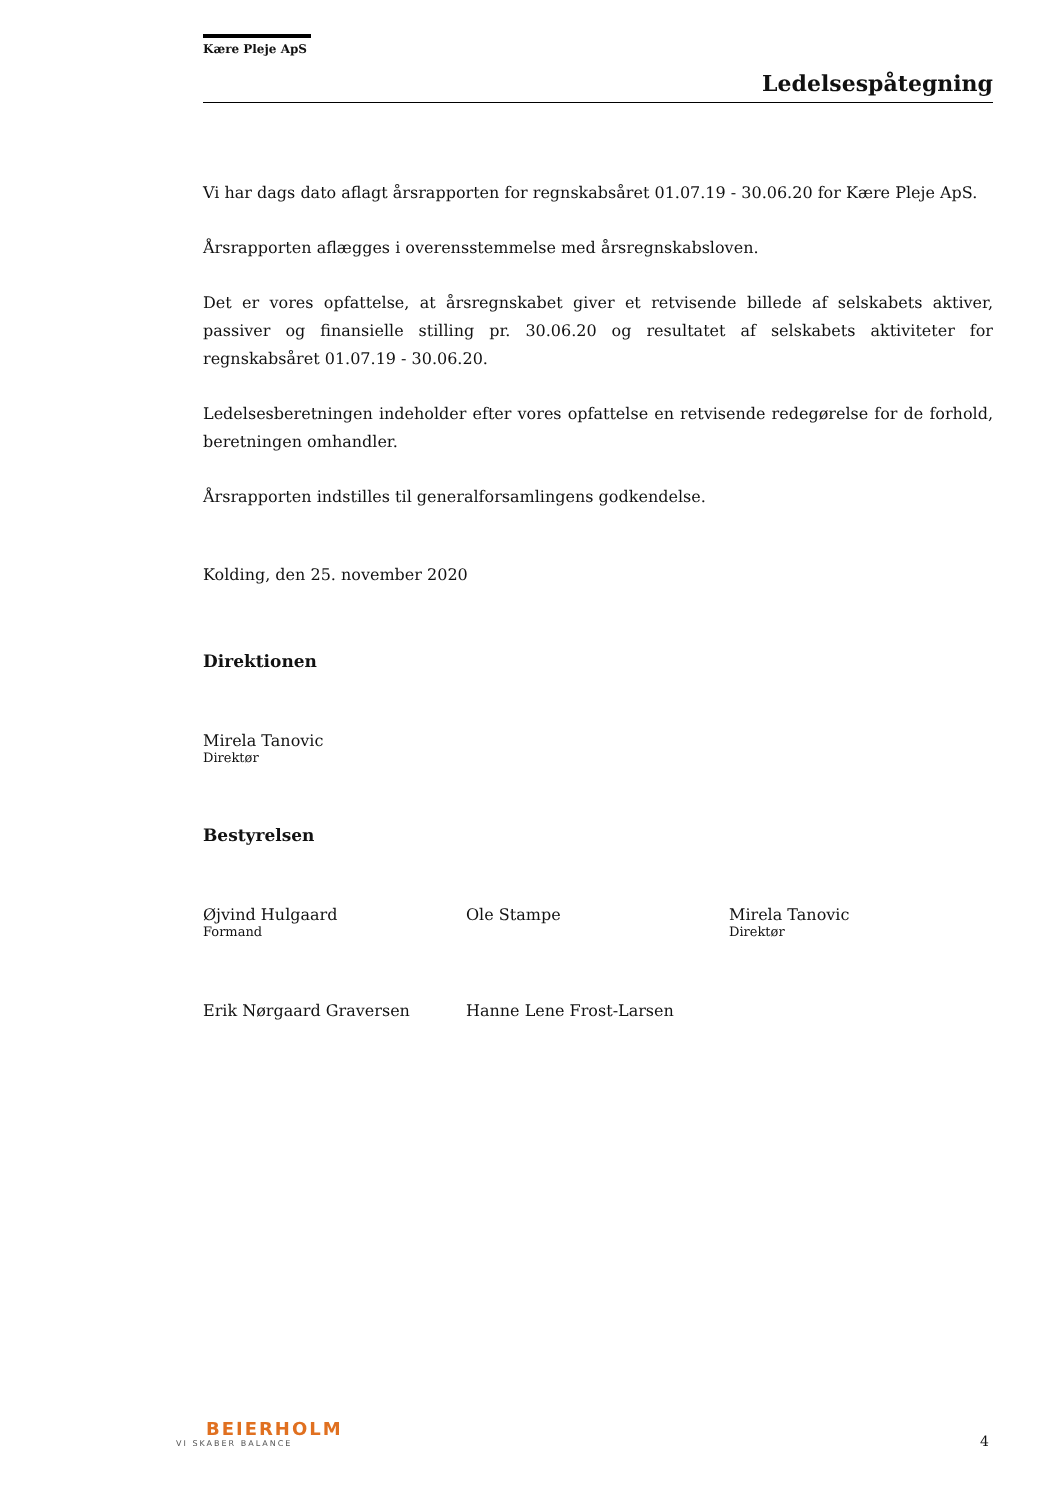Kære Pleje ApS
Ledelsespåtegning
Vi har dags dato aflagt årsrapporten for regnskabsåret 01.07.19 - 30.06.20 for Kære Pleje ApS.
Årsrapporten aflægges i overensstemmelse med årsregnskabsloven.
Det er vores opfattelse, at årsregnskabet giver et retvisende billede af selskabets aktiver, passiver og finansielle stilling pr. 30.06.20 og resultatet af selskabets aktiviteter for regnskabsåret 01.07.19 - 30.06.20.
Ledelsesberetningen indeholder efter vores opfattelse en retvisende redegørelse for de forhold, beretningen omhandler.
Årsrapporten indstilles til generalforsamlingens godkendelse.
Kolding, den 25. november 2020
Direktionen
Mirela Tanovic
Direktør
Bestyrelsen
Øjvind Hulgaard
Formand
Ole Stampe Mirela Tanovic
Direktør
Erik Nørgaard Graversen Hanne Lene Frost-Larsen
BEIERHOLM
VI SKABER BALANCE
4